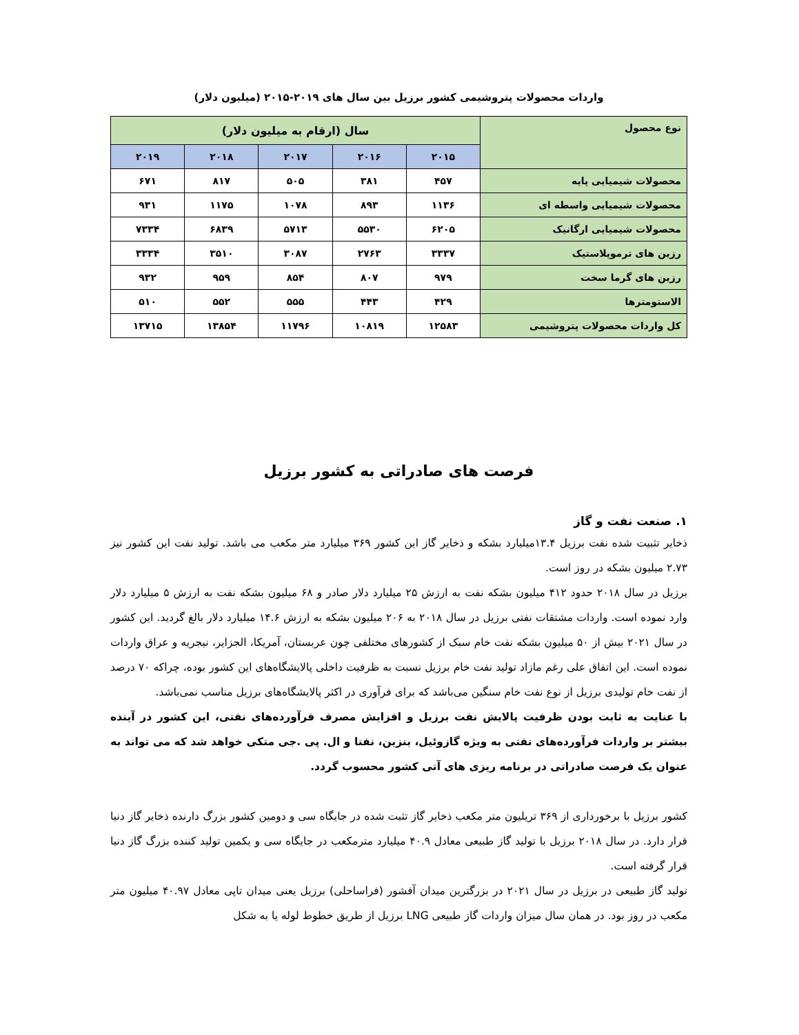واردات محصولات پتروشیمی کشور برزیل بین سال های ۲۰۱۹-۲۰۱۵ (میلیون دلار)
| نوع محصول | سال (ارقام به میلیون دلار) | | | | |
| --- | --- | --- | --- | --- | --- |
| | ۲۰۱۵ | ۲۰۱۶ | ۲۰۱۷ | ۲۰۱۸ | ۲۰۱۹ |
| محصولات شیمیایی پایه | ۴۵۷ | ۳۸۱ | ۵۰۵ | ۸۱۷ | ۶۷۱ |
| محصولات شیمیایی واسطه ای | ۱۱۳۶ | ۸۹۳ | ۱۰۷۸ | ۱۱۷۵ | ۹۳۱ |
| محصولات شیمیایی ارگانیک | ۶۲۰۵ | ۵۵۳۰ | ۵۷۱۳ | ۶۸۳۹ | ۷۳۳۴ |
| رزین های ترموپلاستیک | ۳۳۳۷ | ۲۷۶۳ | ۳۰۸۷ | ۳۵۱۰ | ۳۳۳۴ |
| رزین های گرما سخت | ۹۷۹ | ۸۰۷ | ۸۵۴ | ۹۵۹ | ۹۳۲ |
| الاستومترها | ۴۲۹ | ۴۴۳ | ۵۵۵ | ۵۵۲ | ۵۱۰ |
| کل واردات محصولات پتروشیمی | ۱۲۵۸۳ | ۱۰۸۱۹ | ۱۱۷۹۶ | ۱۳۸۵۴ | ۱۳۷۱۵ |
فرصت های صادراتی به کشور برزیل
۱. صنعت نفت و گاز
ذخایر تثبیت شده نفت برزیل ۱۳.۴میلیارد بشکه و ذخایر گاز این کشور ۳۶۹ میلیارد متر مکعب می باشد. تولید نفت این کشور نیز ۲.۷۳ میلیون بشکه در روز است.
برزیل در سال ۲۰۱۸ حدود ۴۱۲ میلیون بشکه نفت به ارزش ۲۵ میلیارد دلار صادر و ۶۸ میلیون بشکه نفت به ارزش ۵ میلیارد دلار وارد نموده است. واردات مشتقات نفتی برزیل در سال ۲۰۱۸ به ۲۰۶ میلیون بشکه به ارزش ۱۴.۶ میلیارد دلار بالغ گردید. این کشور در سال ۲۰۲۱ بیش از ۵۰ میلیون بشکه نفت خام سبک از کشورهای مختلفی چون عربستان، آمریکا، الجزایر، نیجریه و عراق واردات نموده است. این اتفاق علی رغم مازاد تولید نفت خام برزیل نسبت به ظرفیت داخلی پالایشگاه‌های این کشور بوده، چراکه ۷۰ درصد از نفت خام تولیدی برزیل از نوع نفت خام سنگین می‌باشد که برای فرآوری در اکثر پالایشگاه‌های برزیل مناسب نمی‌باشد.
با عنایت به ثابت بودن ظرفیت پالایش نفت برزیل و افزایش مصرف فرآورده‌های نفتی، این کشور در آینده بیشتر بر واردات فرآورده‌های نفتی به ویژه گازوئیل، بنزین، نفتا و ال. پی .جی متکی خواهد شد که می تواند به عنوان یک فرصت صادراتی در برنامه ریزی های آتی کشور محسوب گردد.
کشور برزیل با برخورداری از ۳۶۹ تریلیون متر مکعب ذخایر گاز تثبت شده در جایگاه سی و دومین کشور بزرگ دارنده ذخایر گاز دنیا قرار دارد. در سال ۲۰۱۸ برزیل با تولید گاز طبیعی معادل ۴۰.۹ میلیارد مترمکعب در جایگاه سی و یکمین تولید کننده بزرگ گاز دنیا قرار گرفته است.
تولید گاز طبیعی در برزیل در سال ۲۰۲۱ در بزرگترین میدان آفشور (فراساحلی) برزیل یعنی میدان تاپی معادل ۴۰.۹۷ میلیون متر مکعب در روز بود. در همان سال میزان واردات گاز طبیعی LNG برزیل از طریق خطوط لوله یا به شکل